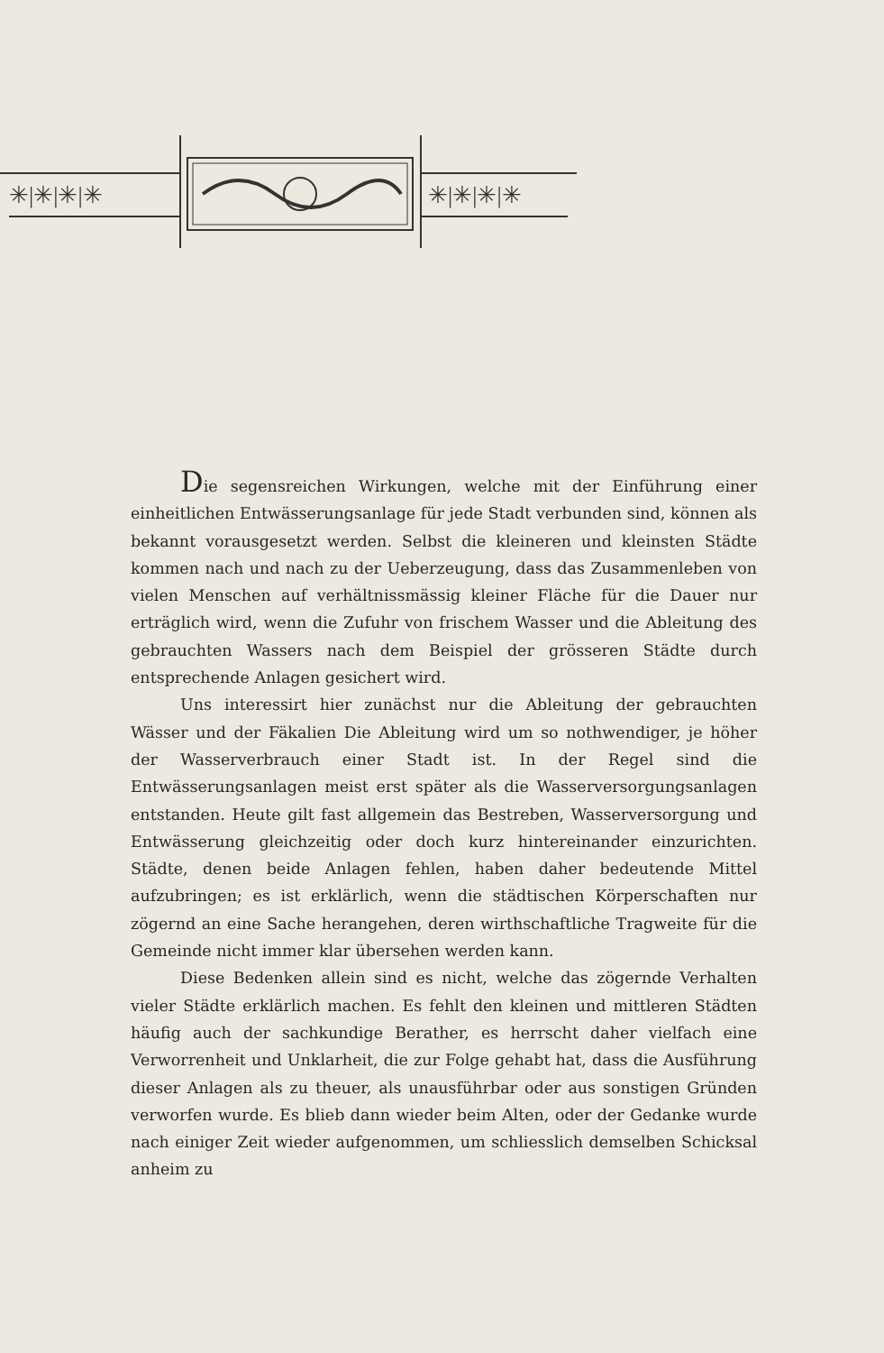✳|✳|✳|✳
✳|✳|✳|✳
Die segensreichen Wirkungen, welche mit der Einführung einer einheitlichen Entwässerungsanlage für jede Stadt verbunden sind, können als bekannt vorausgesetzt werden. Selbst die kleineren und kleinsten Städte kommen nach und nach zu der Ueberzeugung, dass das Zusammenleben von vielen Menschen auf verhältnissmässig kleiner Fläche für die Dauer nur erträglich wird, wenn die Zufuhr von frischem Wasser und die Ableitung des gebrauchten Wassers nach dem Beispiel der grösseren Städte durch entsprechende Anlagen gesichert wird.
Uns interessirt hier zunächst nur die Ableitung der gebrauchten Wässer und der Fäkalien Die Ableitung wird um so nothwendiger, je höher der Wasserverbrauch einer Stadt ist. In der Regel sind die Entwässerungsanlagen meist erst später als die Wasserversorgungsanlagen entstanden. Heute gilt fast allgemein das Bestreben, Wasserversorgung und Entwässerung gleichzeitig oder doch kurz hintereinander einzurichten. Städte, denen beide Anlagen fehlen, haben daher bedeutende Mittel aufzubringen; es ist erklärlich, wenn die städtischen Körperschaften nur zögernd an eine Sache herangehen, deren wirthschaftliche Tragweite für die Gemeinde nicht immer klar übersehen werden kann.
Diese Bedenken allein sind es nicht, welche das zögernde Verhalten vieler Städte erklärlich machen. Es fehlt den kleinen und mittleren Städten häufig auch der sachkundige Berather, es herrscht daher vielfach eine Verworrenheit und Unklarheit, die zur Folge gehabt hat, dass die Ausführung dieser Anlagen als zu theuer, als unausführbar oder aus sonstigen Gründen verworfen wurde. Es blieb dann wieder beim Alten, oder der Gedanke wurde nach einiger Zeit wieder aufgenommen, um schliesslich demselben Schicksal anheim zu